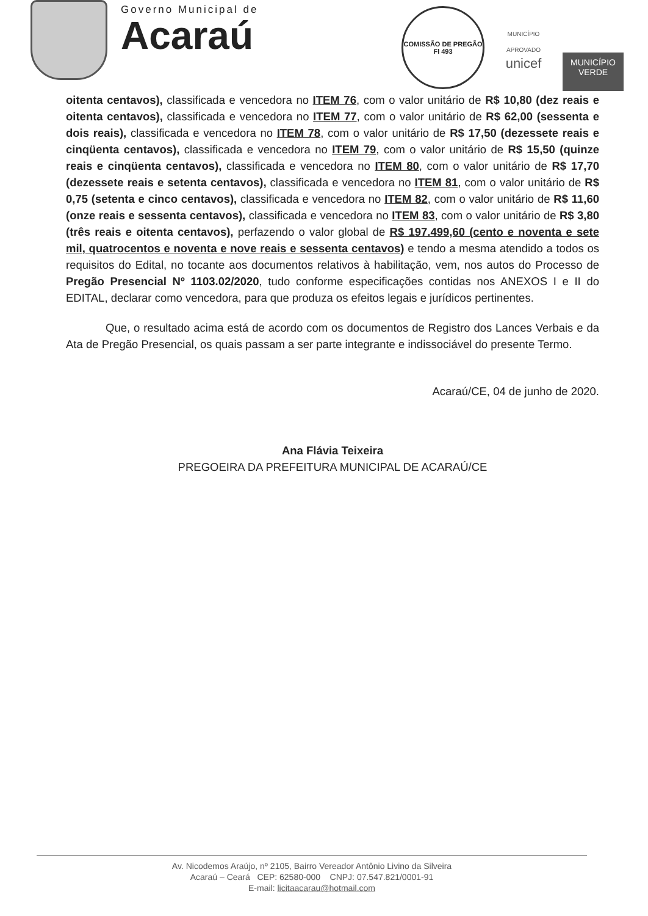Governo Municipal de
Acaraú
COMISSÃO DE PREGÃO
Fl 493
MUNICÍPIO APROVADO
unicef
MUNICÍPIO
VERDE
oitenta centavos), classificada e vencedora no ITEM 76, com o valor unitário de R$ 10,80 (dez reais e oitenta centavos), classificada e vencedora no ITEM 77, com o valor unitário de R$ 62,00 (sessenta e dois reais), classificada e vencedora no ITEM 78, com o valor unitário de R$ 17,50 (dezessete reais e cinqüenta centavos), classificada e vencedora no ITEM 79, com o valor unitário de R$ 15,50 (quinze reais e cinqüenta centavos), classificada e vencedora no ITEM 80, com o valor unitário de R$ 17,70 (dezessete reais e setenta centavos), classificada e vencedora no ITEM 81, com o valor unitário de R$ 0,75 (setenta e cinco centavos), classificada e vencedora no ITEM 82, com o valor unitário de R$ 11,60 (onze reais e sessenta centavos), classificada e vencedora no ITEM 83, com o valor unitário de R$ 3,80 (três reais e oitenta centavos), perfazendo o valor global de R$ 197.499,60 (cento e noventa e sete mil, quatrocentos e noventa e nove reais e sessenta centavos) e tendo a mesma atendido a todos os requisitos do Edital, no tocante aos documentos relativos à habilitação, vem, nos autos do Processo de Pregão Presencial Nº 1103.02/2020, tudo conforme especificações contidas nos ANEXOS I e II do EDITAL, declarar como vencedora, para que produza os efeitos legais e jurídicos pertinentes.
Que, o resultado acima está de acordo com os documentos de Registro dos Lances Verbais e da Ata de Pregão Presencial, os quais passam a ser parte integrante e indissociável do presente Termo.
Acaraú/CE, 04 de junho de 2020.
Ana Flávia Teixeira
PREGOEIRA DA PREFEITURA MUNICIPAL DE ACARAÚ/CE
Av. Nicodemos Araújo, nº 2105, Bairro Vereador Antônio Livino da Silveira
Acaraú – Ceará CEP: 62580-000 CNPJ: 07.547.821/0001-91
E-mail: licitaacarau@hotmail.com